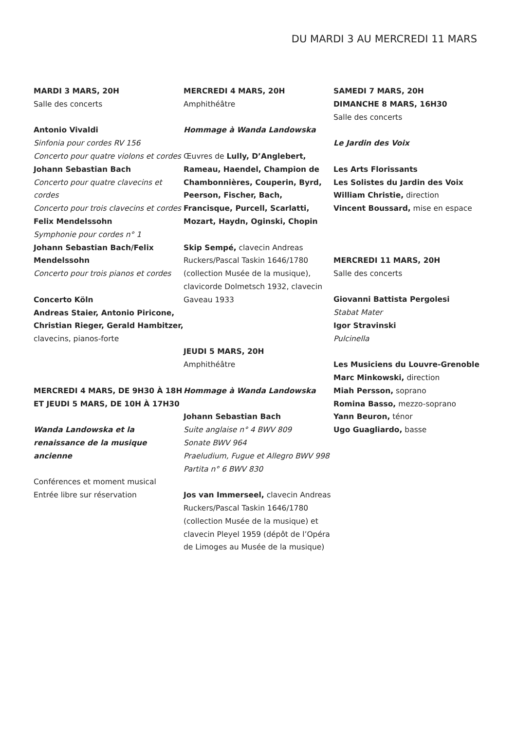DU MARDI 3 AU MERCREDI 11 MARS
MARDI 3 MARS, 20H
Salle des concerts
Antonio Vivaldi
Sinfonia pour cordes RV 156
Concerto pour quatre violons et cordes
Johann Sebastian Bach
Concerto pour quatre clavecins et cordes
Concerto pour trois clavecins et cordes
Felix Mendelssohn
Symphonie pour cordes n° 1
Johann Sebastian Bach/Felix Mendelssohn
Concerto pour trois pianos et cordes
Concerto Köln
Andreas Staier, Antonio Piricone, Christian Rieger, Gerald Hambitzer, clavecins, pianos-forte
MERCREDI 4 MARS, DE 9H30 À 18H ET JEUDI 5 MARS, DE 10H À 17H30
Wanda Landowska et la renaissance de la musique ancienne
Conférences et moment musical
Entrée libre sur réservation
MERCREDI 4 MARS, 20H
Amphithéâtre
Hommage à Wanda Landowska
Œuvres de Lully, D’Anglebert, Rameau, Haendel, Champion de Chambonnières, Couperin, Byrd, Peerson, Fischer, Bach, Francisque, Purcell, Scarlatti, Mozart, Haydn, Oginski, Chopin
Skip Sempé, clavecin Andreas Ruckers/Pascal Taskin 1646/1780 (collection Musée de la musique), clavicorde Dolmetsch 1932, clavecin Gaveau 1933
JEUDI 5 MARS, 20H
Amphithéâtre
Hommage à Wanda Landowska
Johann Sebastian Bach
Suite anglaise n° 4 BWV 809
Sonate BWV 964
Praeludium, Fugue et Allegro BWV 998
Partita n° 6 BWV 830
Jos van Immerseel, clavecin Andreas Ruckers/Pascal Taskin 1646/1780 (collection Musée de la musique) et clavecin Pleyel 1959 (dépôt de l’Opéra de Limoges au Musée de la musique)
SAMEDI 7 MARS, 20H
DIMANCHE 8 MARS, 16H30
Salle des concerts
Le Jardin des Voix
Les Arts Florissants
Les Solistes du Jardin des Voix
William Christie, direction
Vincent Boussard, mise en espace
MERCREDI 11 MARS, 20H
Salle des concerts
Giovanni Battista Pergolesi
Stabat Mater
Igor Stravinski
Pulcinella
Les Musiciens du Louvre-Grenoble
Marc Minkowski, direction
Miah Persson, soprano
Romina Basso, mezzo-soprano
Yann Beuron, ténor
Ugo Guagliardo, basse